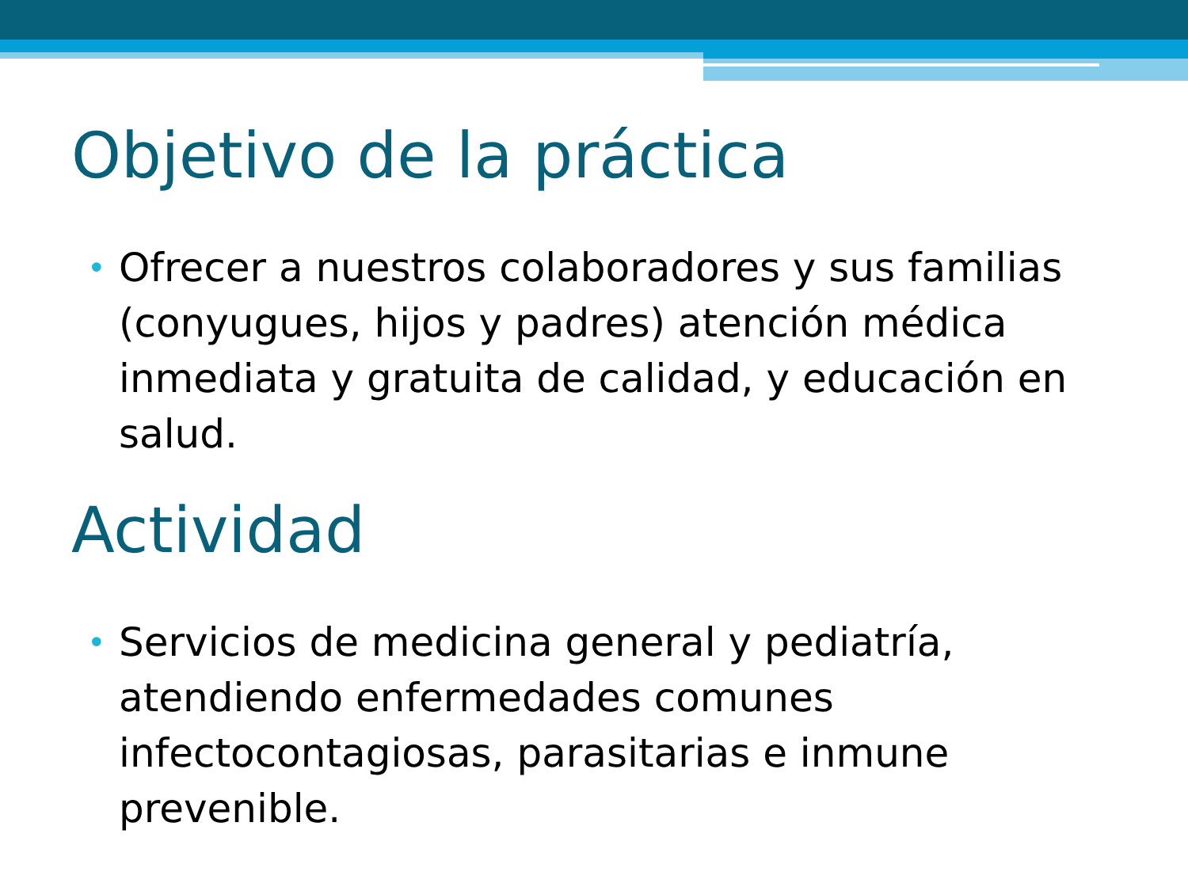Objetivo de la práctica
• Ofrecer a nuestros colaboradores y sus familias (conyugues, hijos y padres) atención médica inmediata y gratuita de calidad, y educación en salud.
Actividad
• Servicios de medicina general y pediatría, atendiendo enfermedades comunes infectocontagiosas, parasitarias e inmune prevenible.